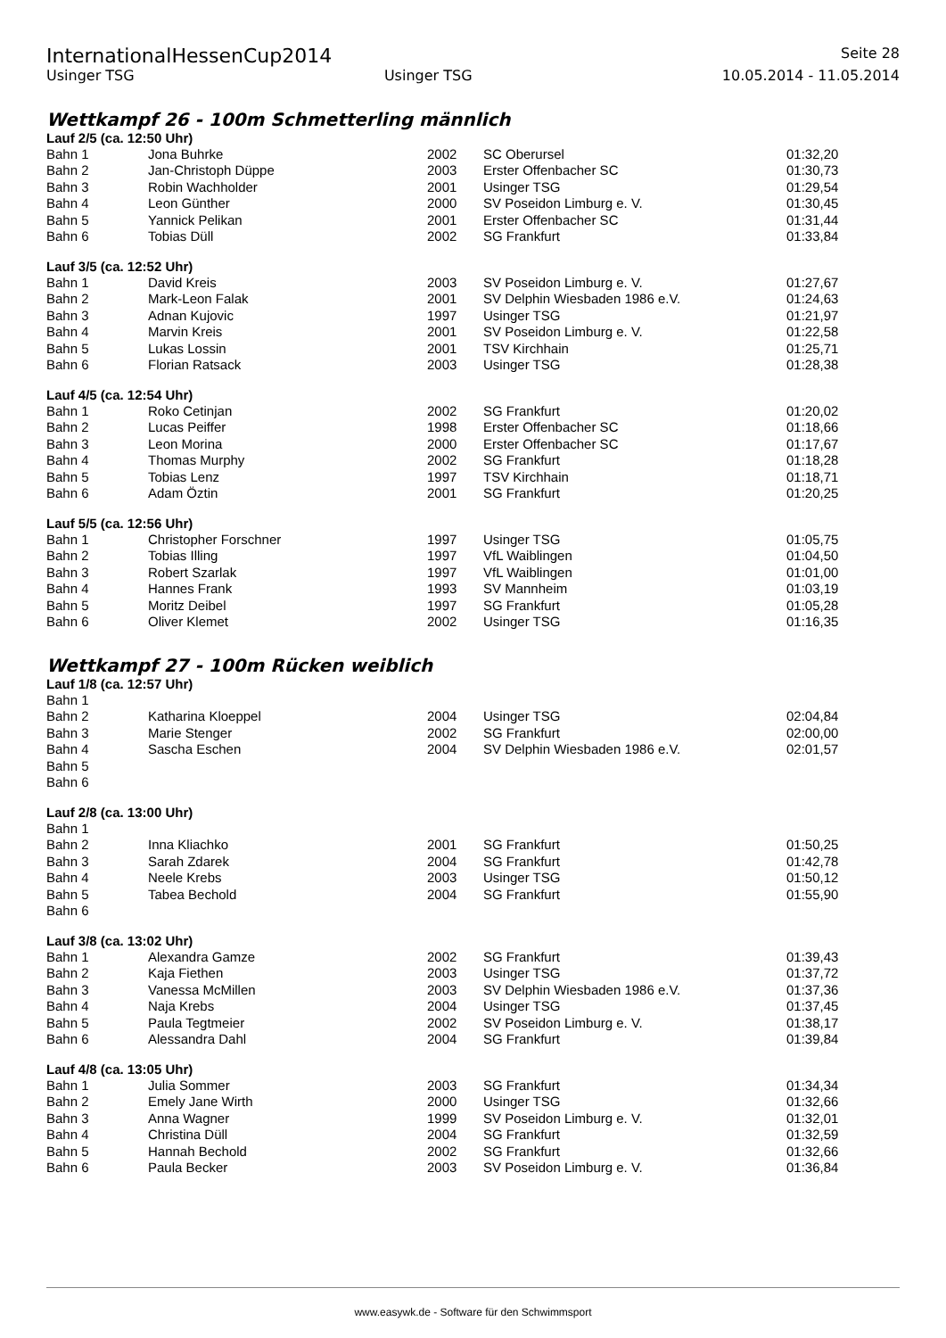InternationalHessenCup2014 Seite 28
Usinger TSG Usinger TSG 10.05.2014 - 11.05.2014
Wettkampf 26 - 100m Schmetterling männlich
Lauf 2/5 (ca. 12:50 Uhr)
| Bahn 1 | Jona Buhrke | 2002 | SC Oberursel | 01:32,20 |
| Bahn 2 | Jan-Christoph Düppe | 2003 | Erster Offenbacher SC | 01:30,73 |
| Bahn 3 | Robin Wachholder | 2001 | Usinger TSG | 01:29,54 |
| Bahn 4 | Leon Günther | 2000 | SV Poseidon Limburg e. V. | 01:30,45 |
| Bahn 5 | Yannick Pelikan | 2001 | Erster Offenbacher SC | 01:31,44 |
| Bahn 6 | Tobias Düll | 2002 | SG Frankfurt | 01:33,84 |
Lauf 3/5 (ca. 12:52 Uhr)
| Bahn 1 | David Kreis | 2003 | SV Poseidon Limburg e. V. | 01:27,67 |
| Bahn 2 | Mark-Leon Falak | 2001 | SV Delphin Wiesbaden 1986 e.V. | 01:24,63 |
| Bahn 3 | Adnan Kujovic | 1997 | Usinger TSG | 01:21,97 |
| Bahn 4 | Marvin Kreis | 2001 | SV Poseidon Limburg e. V. | 01:22,58 |
| Bahn 5 | Lukas Lossin | 2001 | TSV Kirchhain | 01:25,71 |
| Bahn 6 | Florian Ratsack | 2003 | Usinger TSG | 01:28,38 |
Lauf 4/5 (ca. 12:54 Uhr)
| Bahn 1 | Roko Cetinjan | 2002 | SG Frankfurt | 01:20,02 |
| Bahn 2 | Lucas Peiffer | 1998 | Erster Offenbacher SC | 01:18,66 |
| Bahn 3 | Leon Morina | 2000 | Erster Offenbacher SC | 01:17,67 |
| Bahn 4 | Thomas Murphy | 2002 | SG Frankfurt | 01:18,28 |
| Bahn 5 | Tobias Lenz | 1997 | TSV Kirchhain | 01:18,71 |
| Bahn 6 | Adam Öztin | 2001 | SG Frankfurt | 01:20,25 |
Lauf 5/5 (ca. 12:56 Uhr)
| Bahn 1 | Christopher Forschner | 1997 | Usinger TSG | 01:05,75 |
| Bahn 2 | Tobias Illing | 1997 | VfL Waiblingen | 01:04,50 |
| Bahn 3 | Robert Szarlak | 1997 | VfL Waiblingen | 01:01,00 |
| Bahn 4 | Hannes Frank | 1993 | SV Mannheim | 01:03,19 |
| Bahn 5 | Moritz Deibel | 1997 | SG Frankfurt | 01:05,28 |
| Bahn 6 | Oliver Klemet | 2002 | Usinger TSG | 01:16,35 |
Wettkampf 27 - 100m Rücken weiblich
Lauf 1/8 (ca. 12:57 Uhr)
| Bahn 1 | | | | |
| Bahn 2 | Katharina Kloeppel | 2004 | Usinger TSG | 02:04,84 |
| Bahn 3 | Marie Stenger | 2002 | SG Frankfurt | 02:00,00 |
| Bahn 4 | Sascha Eschen | 2004 | SV Delphin Wiesbaden 1986 e.V. | 02:01,57 |
| Bahn 5 | | | | |
| Bahn 6 | | | | |
Lauf 2/8 (ca. 13:00 Uhr)
| Bahn 1 | | | | |
| Bahn 2 | Inna Kliachko | 2001 | SG Frankfurt | 01:50,25 |
| Bahn 3 | Sarah Zdarek | 2004 | SG Frankfurt | 01:42,78 |
| Bahn 4 | Neele Krebs | 2003 | Usinger TSG | 01:50,12 |
| Bahn 5 | Tabea Bechold | 2004 | SG Frankfurt | 01:55,90 |
| Bahn 6 | | | | |
Lauf 3/8 (ca. 13:02 Uhr)
| Bahn 1 | Alexandra Gamze | 2002 | SG Frankfurt | 01:39,43 |
| Bahn 2 | Kaja Fiethen | 2003 | Usinger TSG | 01:37,72 |
| Bahn 3 | Vanessa McMillen | 2003 | SV Delphin Wiesbaden 1986 e.V. | 01:37,36 |
| Bahn 4 | Naja Krebs | 2004 | Usinger TSG | 01:37,45 |
| Bahn 5 | Paula Tegtmeier | 2002 | SV Poseidon Limburg e. V. | 01:38,17 |
| Bahn 6 | Alessandra Dahl | 2004 | SG Frankfurt | 01:39,84 |
Lauf 4/8 (ca. 13:05 Uhr)
| Bahn 1 | Julia Sommer | 2003 | SG Frankfurt | 01:34,34 |
| Bahn 2 | Emely Jane Wirth | 2000 | Usinger TSG | 01:32,66 |
| Bahn 3 | Anna Wagner | 1999 | SV Poseidon Limburg e. V. | 01:32,01 |
| Bahn 4 | Christina Düll | 2004 | SG Frankfurt | 01:32,59 |
| Bahn 5 | Hannah Bechold | 2002 | SG Frankfurt | 01:32,66 |
| Bahn 6 | Paula Becker | 2003 | SV Poseidon Limburg e. V. | 01:36,84 |
www.easywk.de - Software für den Schwimmsport